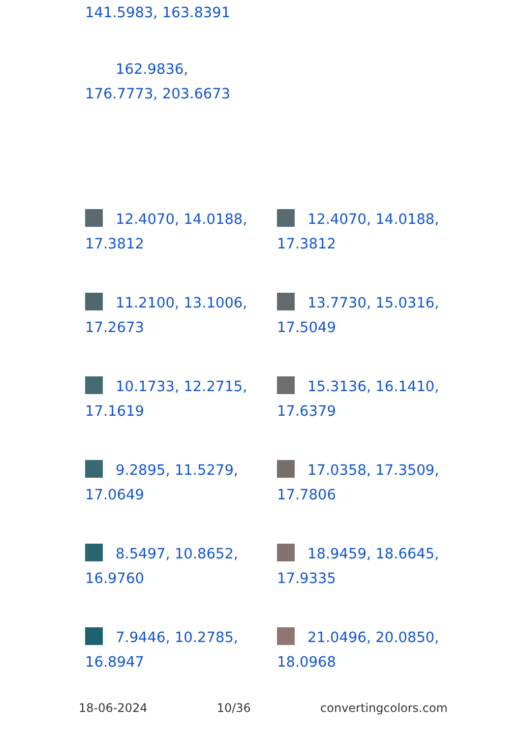141.5983, 163.8391
162.9836,
176.7773, 203.6673
12.4070, 14.0188, 17.3812
12.4070, 14.0188, 17.3812
11.2100, 13.1006, 17.2673
13.7730, 15.0316, 17.5049
10.1733, 12.2715, 17.1619
15.3136, 16.1410, 17.6379
9.2895, 11.5279, 17.0649
17.0358, 17.3509, 17.7806
8.5497, 10.8652, 16.9760
18.9459, 18.6645, 17.9335
7.9446, 10.2785, 16.8947
21.0496, 20.0850, 18.0968
18-06-2024 10/36 convertingcolors.com